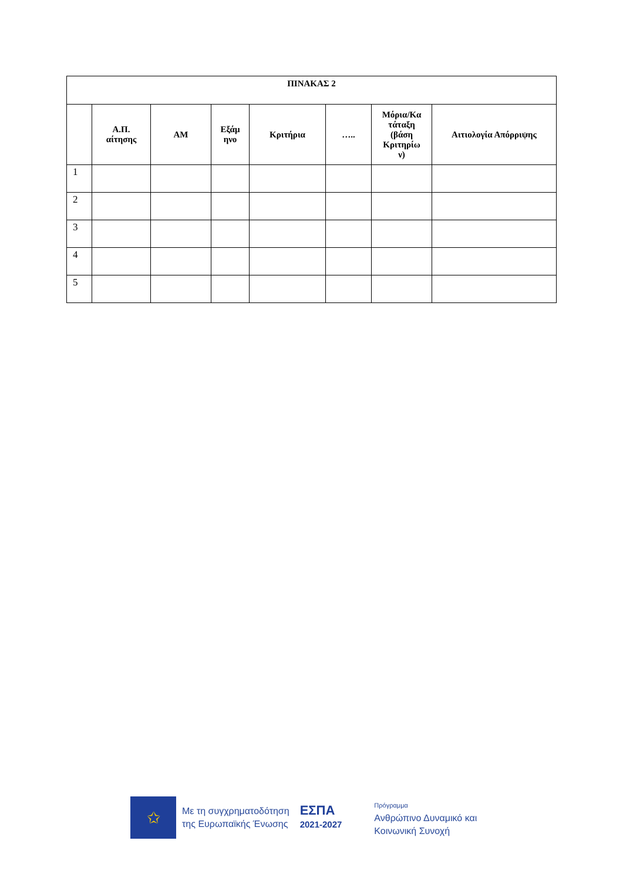| ΠΙΝΑΚΑΣ 2 | | | | | | | |
| --- | --- | --- | --- | --- | --- | --- | --- |
| | Α.Π. αίτησης | ΑΜ | Εξάμ ηνο | Κριτήρια | ….. | Μόρια/Κα τάταξη (βάση Κριτηρίω ν) | Αιτιολογία Απόρριψης |
| 1 | | | | | | | |
| 2 | | | | | | | |
| 3 | | | | | | | |
| 4 | | | | | | | |
| 5 | | | | | | | |
✩
Με τη συγχρηματοδότηση
της Ευρωπαϊκής Ένωσης
ΕΣΠΑ
2021-2027
Πρόγραμμα
Ανθρώπινο Δυναμικό και
Κοινωνική Συνοχή